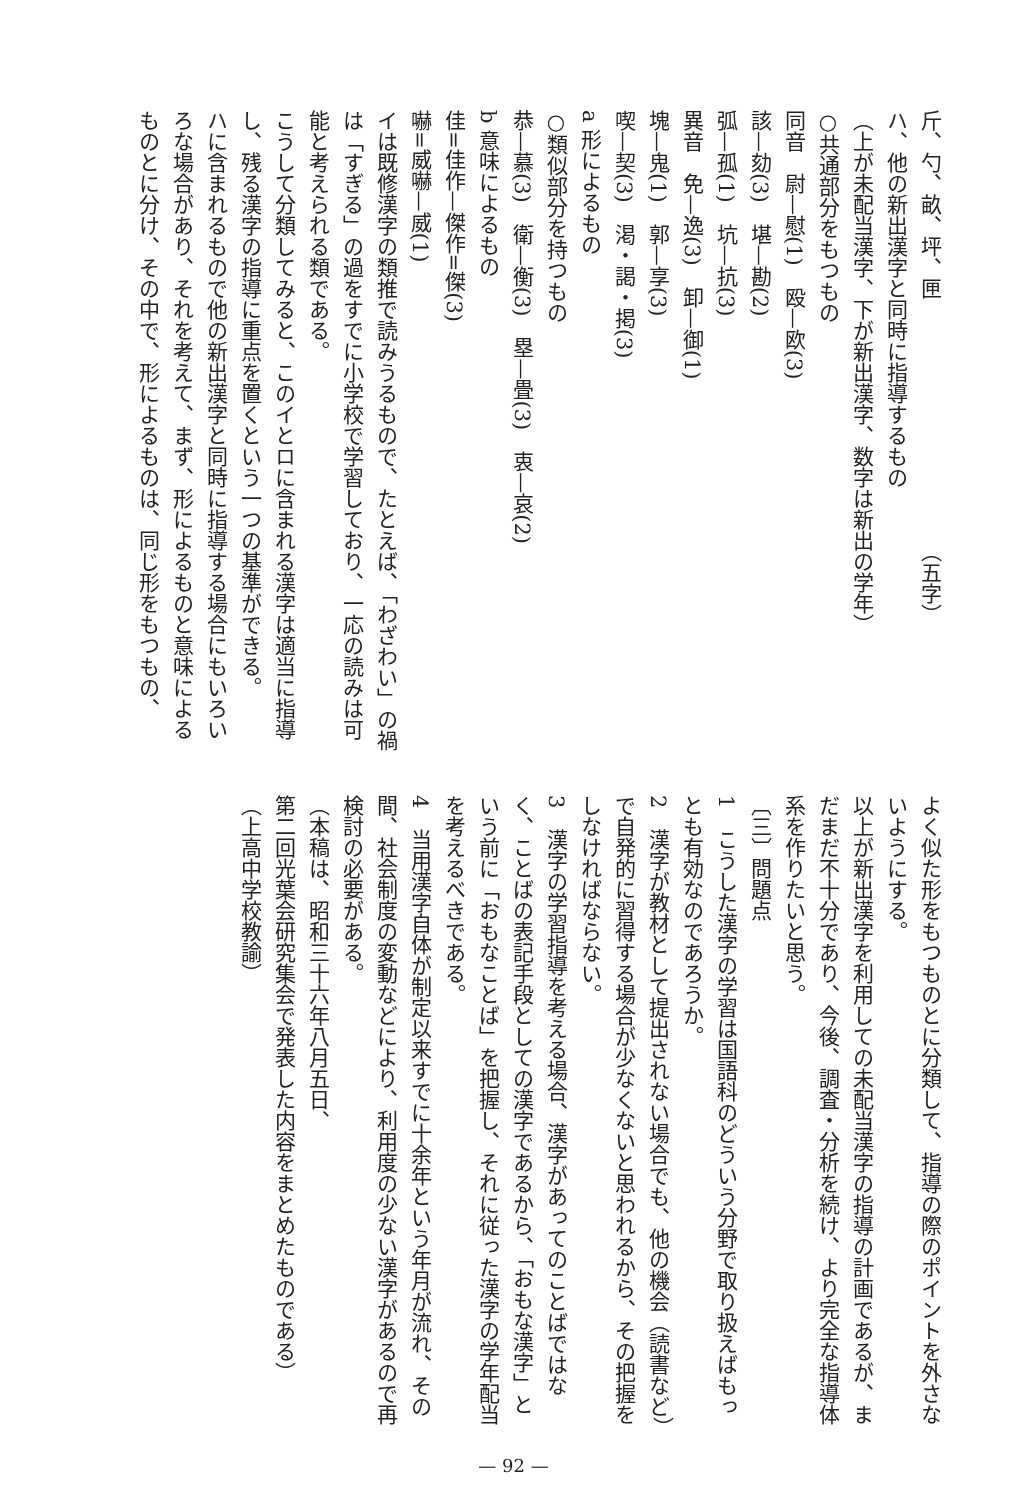斤、勺、畝、坪、匣　　　　　　　　　　　　（五字）
ハ、他の新出漢字と同時に指導するもの
（上が未配当漢字、下が新出漢字、数字は新出の学年）
○共通部分をもつもの
同音　尉—慰(1)　殴—欧(3)
該—劾(3)　堪—勘(2)
弧—孤(1)　坑—抗(3)
異音　免—逸(3)　卸—御(1)
塊—鬼(1)　郭—享(3)
喫—契(3)　渇・謁・掲(3)
a 形によるもの
○類似部分を持つもの
恭—慕(3)　衛—衡(3)　塁—畳(3)　衷—哀(2)
b 意味によるもの
佳=佳作—傑作=傑(3)
嚇=威嚇—威(1)
イは既修漢字の類推で読みうるもので、たとえば、「わざわい」の禍は「すぎる」の過をすでに小学校で学習しており、一応の読みは可能と考えられる類である。
こうして分類してみると、このイとロに含まれる漢字は適当に指導し、残る漢字の指導に重点を置くという一つの基準ができる。
ハに含まれるもので他の新出漢字と同時に指導する場合にもいろいろな場合があり、それを考えて、まず、形によるものと意味によるものとに分け、その中で、形によるものは、同じ形をもつもの、
よく似た形をもつものとに分類して、指導の際のポイントを外さないようにする。
以上が新出漢字を利用しての未配当漢字の指導の計画であるが、まだまだ不十分であり、今後、調査・分析を続け、より完全な指導体系を作りたいと思う。
〔三〕問題点
1　こうした漢字の学習は国語科のどういう分野で取り扱えばもっとも有効なのであろうか。
2　漢字が教材として提出されない場合でも、他の機会（読書など）で自発的に習得する場合が少なくないと思われるから、その把握をしなければならない。
3　漢字の学習指導を考える場合、漢字があってのことばではなく、ことばの表記手段としての漢字であるから、「おもな漢字」という前に「おもなことば」を把握し、それに従った漢字の学年配当を考えるべきである。
4　当用漢字自体が制定以来すでに十余年という年月が流れ、その間、社会制度の変動などにより、利用度の少ない漢字があるので再検討の必要がある。
（本稿は、昭和三十六年八月五日、
第二回光葉会研究集会で発表した内容をまとめたものである）
（上高中学校教諭）
— 92 —